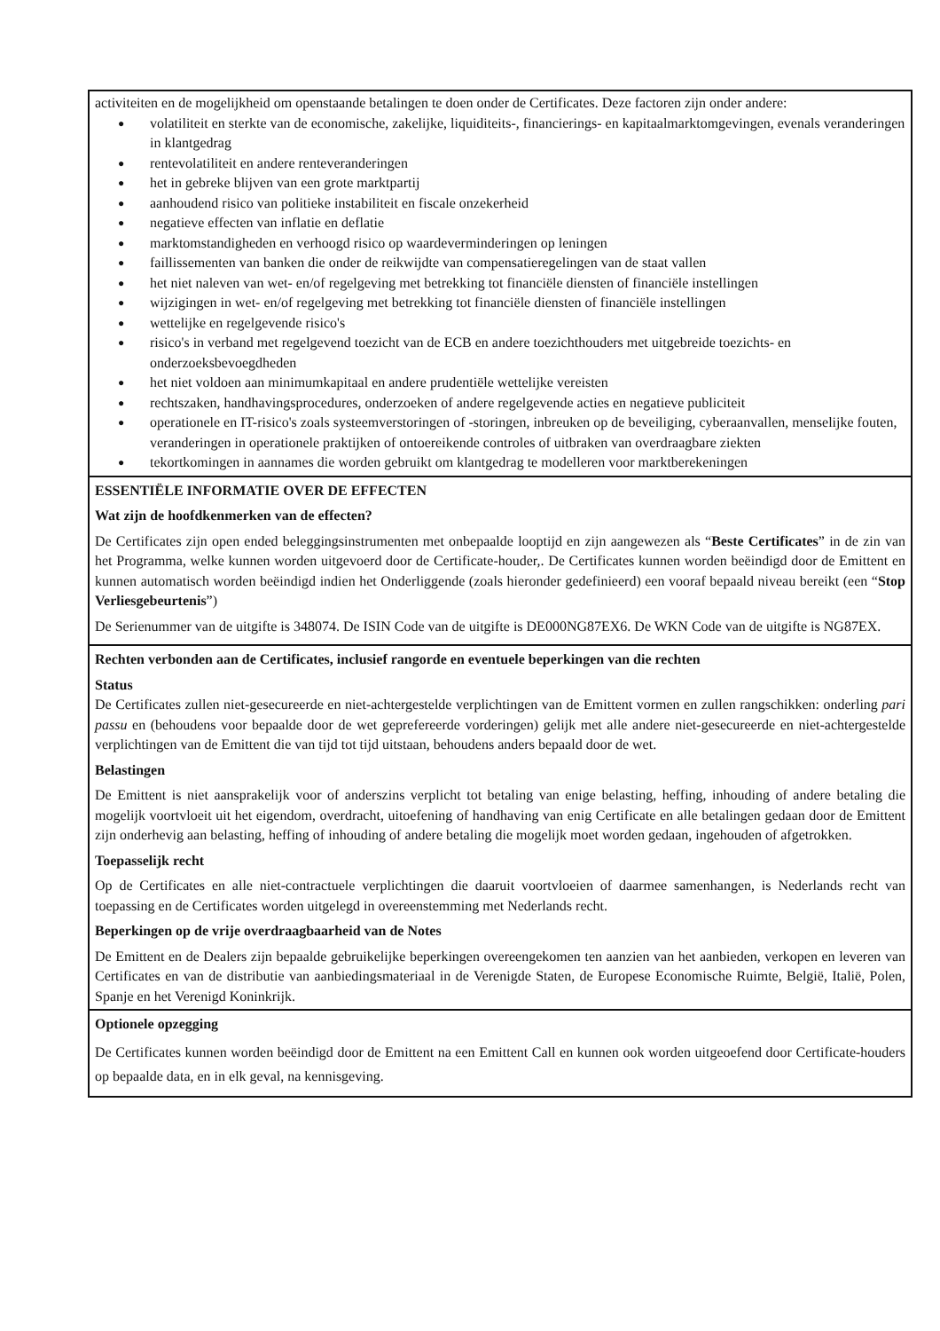activiteiten en de mogelijkheid om openstaande betalingen te doen onder de Certificates. Deze factoren zijn onder andere:
● volatiliteit en sterkte van de economische, zakelijke, liquiditeits-, financierings- en kapitaalmarktomgevingen, evenals veranderingen in klantgedrag
● rentevolatiliteit en andere renteveranderingen
● het in gebreke blijven van een grote marktpartij
● aanhoudend risico van politieke instabiliteit en fiscale onzekerheid
● negatieve effecten van inflatie en deflatie
● marktomstandigheden en verhoogd risico op waardeverminderingen op leningen
● faillissementen van banken die onder de reikwijdte van compensatieregelingen van de staat vallen
● het niet naleven van wet- en/of regelgeving met betrekking tot financiële diensten of financiële instellingen
● wijzigingen in wet- en/of regelgeving met betrekking tot financiële diensten of financiële instellingen
● wettelijke en regelgevende risico's
● risico's in verband met regelgevend toezicht van de ECB en andere toezichthouders met uitgebreide toezichts- en onderzoeksbevoegdheden
● het niet voldoen aan minimumkapitaal en andere prudentiële wettelijke vereisten
● rechtszaken, handhavingsprocedures, onderzoeken of andere regelgevende acties en negatieve publiciteit
● operationele en IT-risico's zoals systeemverstoringen of -storingen, inbreuken op de beveiliging, cyberaanvallen, menselijke fouten, veranderingen in operationele praktijken of ontoereikende controles of uitbraken van overdraagbare ziekten
● tekortkomingen in aannames die worden gebruikt om klantgedrag te modelleren voor marktberekeningen
ESSENTIËLE INFORMATIE OVER DE EFFECTEN
Wat zijn de hoofdkenmerken van de effecten?
De Certificates zijn open ended beleggingsinstrumenten met onbepaalde looptijd en zijn aangewezen als “Beste Certificates” in de zin van het Programma, welke kunnen worden uitgevoerd door de Certificate-houder,. De Certificates kunnen worden beëindigd door de Emittent en kunnen automatisch worden beëindigd indien het Onderliggende (zoals hieronder gedefinieerd) een vooraf bepaald niveau bereikt (een “Stop Verliesgebeurtenis”)
De Serienummer van de uitgifte is 348074. De ISIN Code van de uitgifte is DE000NG87EX6. De WKN Code van de uitgifte is NG87EX.
Rechten verbonden aan de Certificates, inclusief rangorde en eventuele beperkingen van die rechten
Status
De Certificates zullen niet-gesecureerde en niet-achtergestelde verplichtingen van de Emittent vormen en zullen rangschikken: onderling pari passu en (behoudens voor bepaalde door de wet geprefereerde vorderingen) gelijk met alle andere niet-gesecureerde en niet-achtergestelde verplichtingen van de Emittent die van tijd tot tijd uitstaan, behoudens anders bepaald door de wet.
Belastingen
De Emittent is niet aansprakelijk voor of anderszins verplicht tot betaling van enige belasting, heffing, inhouding of andere betaling die mogelijk voortvloeit uit het eigendom, overdracht, uitoefening of handhaving van enig Certificate en alle betalingen gedaan door de Emittent zijn onderhevig aan belasting, heffing of inhouding of andere betaling die mogelijk moet worden gedaan, ingehouden of afgetrokken.
Toepasselijk recht
Op de Certificates en alle niet-contractuele verplichtingen die daaruit voortvloeien of daarmee samenhangen, is Nederlands recht van toepassing en de Certificates worden uitgelegd in overeenstemming met Nederlands recht.
Beperkingen op de vrije overdraagbaarheid van de Notes
De Emittent en de Dealers zijn bepaalde gebruikelijke beperkingen overeengekomen ten aanzien van het aanbieden, verkopen en leveren van Certificates en van de distributie van aanbiedingsmateriaal in de Verenigde Staten, de Europese Economische Ruimte, België, Italië, Polen, Spanje en het Verenigd Koninkrijk.
Optionele opzegging
De Certificates kunnen worden beëindigd door de Emittent na een Emittent Call en kunnen ook worden uitgeoefend door Certificate-houders op bepaalde data, en in elk geval, na kennisgeving.